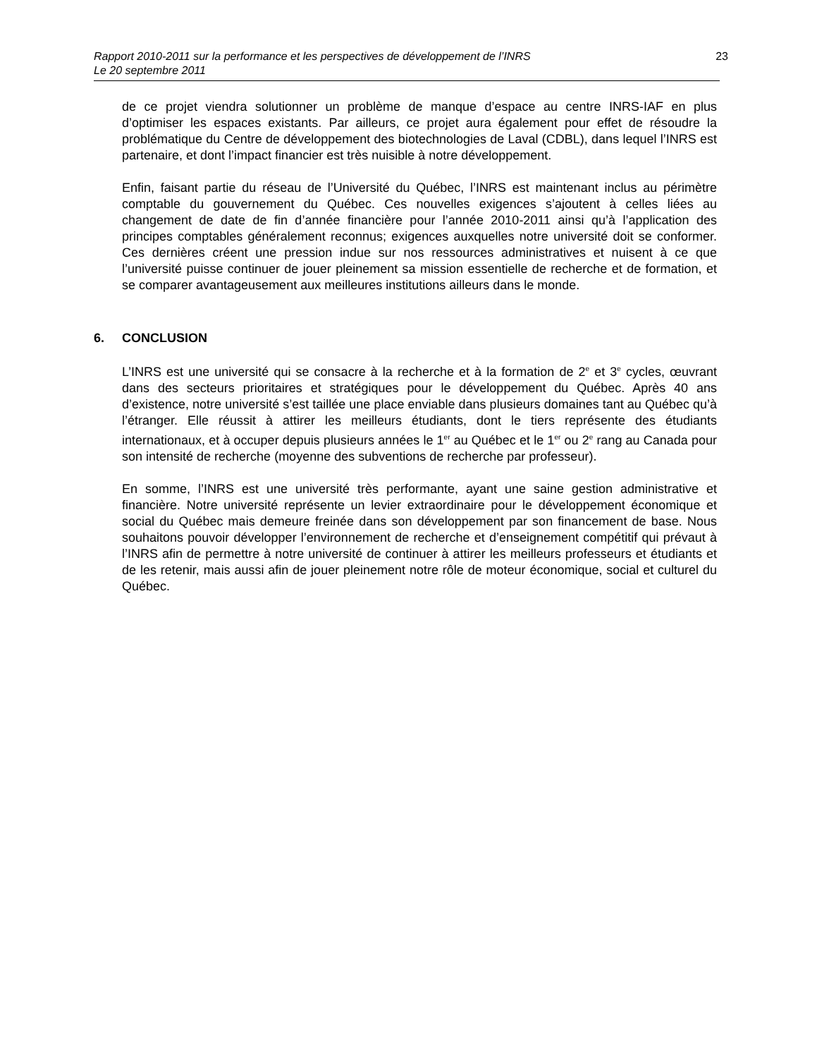Rapport 2010-2011 sur la performance et les perspectives de développement de l’INRS
Le 20 septembre 2011
23
de ce projet viendra solutionner un problème de manque d’espace au centre INRS-IAF en plus d’optimiser les espaces existants. Par ailleurs, ce projet aura également pour effet de résoudre la problématique du Centre de développement des biotechnologies de Laval (CDBL), dans lequel l’INRS est partenaire, et dont l’impact financier est très nuisible à notre développement.
Enfin, faisant partie du réseau de l’Université du Québec, l’INRS est maintenant inclus au périmètre comptable du gouvernement du Québec. Ces nouvelles exigences s’ajoutent à celles liées au changement de date de fin d’année financière pour l’année 2010-2011 ainsi qu’à l’application des principes comptables généralement reconnus; exigences auxquelles notre université doit se conformer. Ces dernières créent une pression indue sur nos ressources administratives et nuisent à ce que l’université puisse continuer de jouer pleinement sa mission essentielle de recherche et de formation, et se comparer avantageusement aux meilleures institutions ailleurs dans le monde.
6. CONCLUSION
L’INRS est une université qui se consacre à la recherche et à la formation de 2<sup>e</sup> et 3<sup>e</sup> cycles, œuvrant dans des secteurs prioritaires et stratégiques pour le développement du Québec. Après 40 ans d’existence, notre université s’est taillée une place enviable dans plusieurs domaines tant au Québec qu’à l’étranger. Elle réussit à attirer les meilleurs étudiants, dont le tiers représente des étudiants internationaux, et à occuper depuis plusieurs années le 1<sup>er</sup> au Québec et le 1<sup>er</sup> ou 2<sup>e</sup> rang au Canada pour son intensité de recherche (moyenne des subventions de recherche par professeur).
En somme, l’INRS est une université très performante, ayant une saine gestion administrative et financière. Notre université représente un levier extraordinaire pour le développement économique et social du Québec mais demeure freinée dans son développement par son financement de base. Nous souhaitons pouvoir développer l’environnement de recherche et d’enseignement compétitif qui prévaut à l’INRS afin de permettre à notre université de continuer à attirer les meilleurs professeurs et étudiants et de les retenir, mais aussi afin de jouer pleinement notre rôle de moteur économique, social et culturel du Québec.